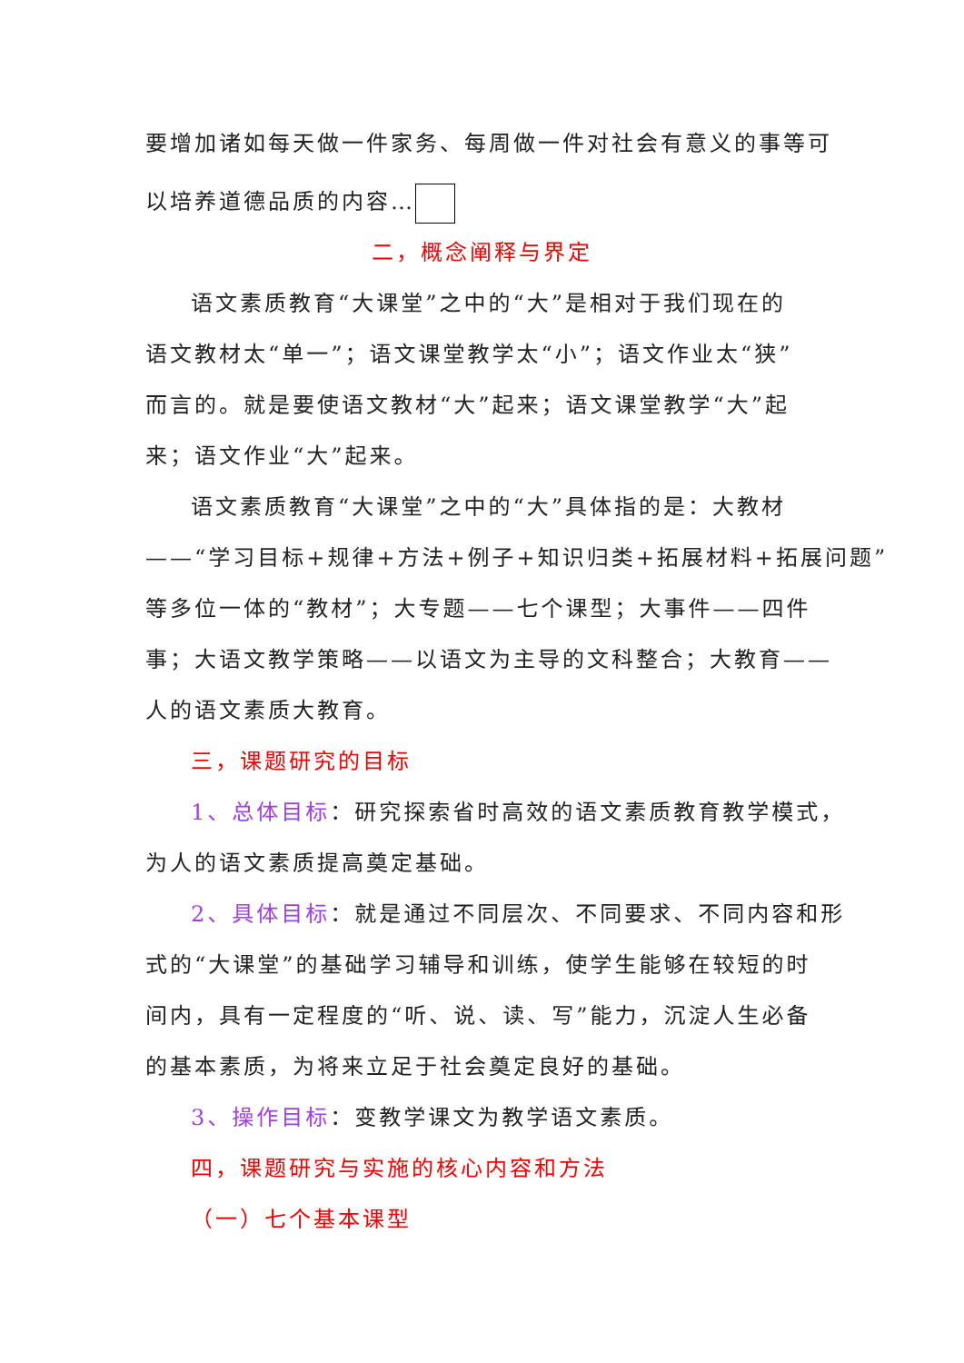要增加诸如每天做一件家务、每周做一件对社会有意义的事等可
以培养道德品质的内容…
二，概念阐释与界定
语文素质教育“大课堂”之中的“大”是相对于我们现在的
语文教材太“单一”；语文课堂教学太“小”；语文作业太“狭”
而言的。就是要使语文教材“大”起来；语文课堂教学“大”起
来；语文作业“大”起来。
语文素质教育“大课堂”之中的“大”具体指的是：大教材
——“学习目标+规律+方法+例子+知识归类+拓展材料+拓展问题”
等多位一体的“教材”；大专题——七个课型；大事件——四件
事；大语文教学策略——以语文为主导的文科整合；大教育——
人的语文素质大教育。
三，课题研究的目标
1、总体目标：研究探索省时高效的语文素质教育教学模式，
为人的语文素质提高奠定基础。
2、具体目标：就是通过不同层次、不同要求、不同内容和形
式的“大课堂”的基础学习辅导和训练，使学生能够在较短的时
间内，具有一定程度的“听、说、读、写”能力，沉淀人生必备
的基本素质，为将来立足于社会奠定良好的基础。
3、操作目标：变教学课文为教学语文素质。
四，课题研究与实施的核心内容和方法
（一）七个基本课型